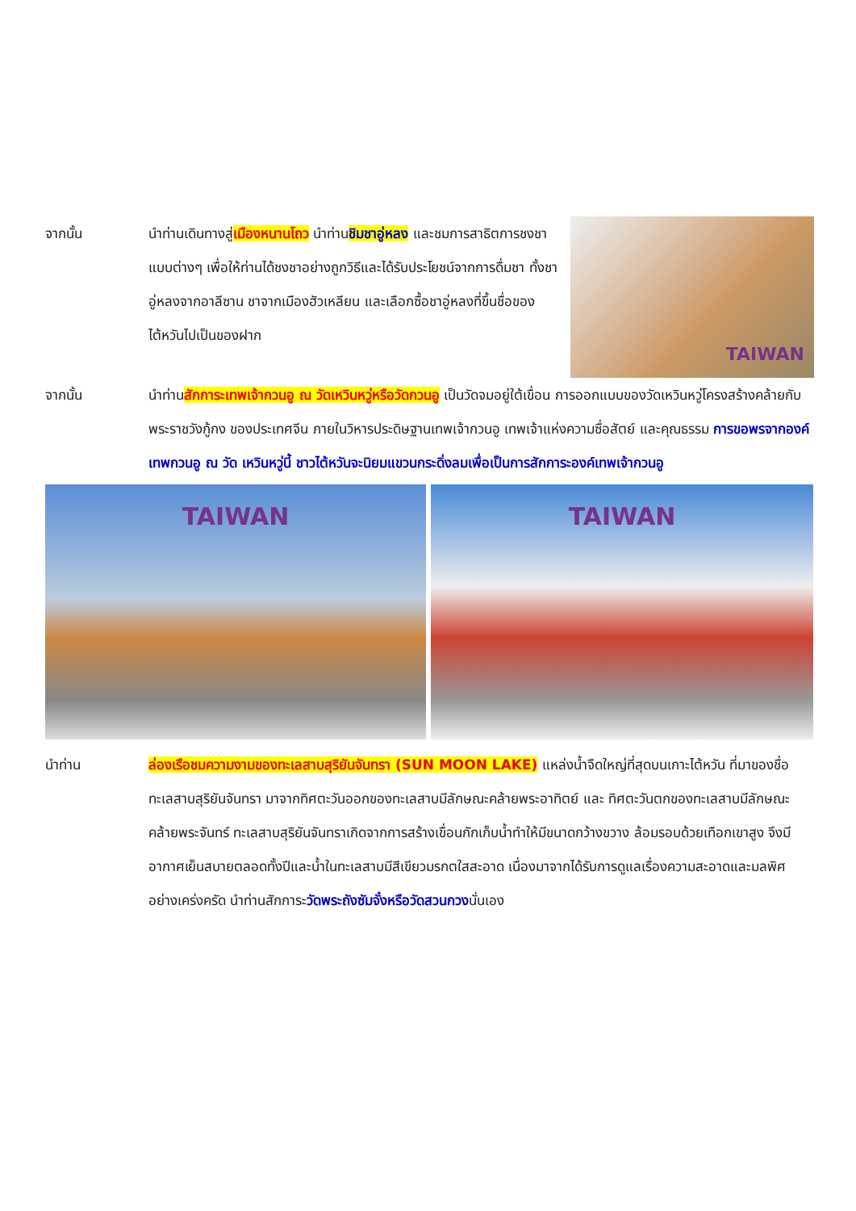จากนั้น นำท่านเดินทางสู่เมืองหนานโถว นำท่านชิมชาอู่หลง และชมการสาธิตการชงชาแบบต่างๆ เพื่อให้ท่านได้ชงชาอย่างถูกวิธีและได้รับประโยชน์จากการดื่มชา ทั้งชาอู่หลงจากอาลีซาน ชาจากเมืองฮัวเหลียน และเลือกซื้อชาอู่หลงที่ขึ้นชื่อของไต้หวันไปเป็นของฝาก
TAIWAN
จากนั้น นำท่านสักการะเทพเจ้ากวนอู ณ วัดเหวินหวู่หรือวัดกวนอู เป็นวัดจมอยู่ใต้เขื่อน การออกแบบของวัดเหวินหวู่โครงสร้างคล้ายกับพระราชวังกู้กง ของประเทศจีน ภายในวิหารประดิษฐานเทพเจ้ากวนอู เทพเจ้าแห่งความซื่อสัตย์ และคุณธรรม การขอพรจากองค์เทพกวนอู ณ วัด เหวินหวู่นี้ ชาวไต้หวันจะนิยมแขวนกระดิ่งลมเพื่อเป็นการสักการะองค์เทพเจ้ากวนอู
TAIWAN
TAIWAN
นำท่าน ล่องเรือชมความงามของทะเลสาบสุริยันจันทรา (SUN MOON LAKE) แหล่งน้ำจืดใหญ่ที่สุดบนเกาะไต้หวัน ที่มาของชื่อทะเลสาบสุริยันจันทรา มาจากทิศตะวันออกของทะเลสาบมีลักษณะคล้ายพระอาทิตย์ และ ทิศตะวันตกของทะเลสาบมีลักษณะคล้ายพระจันทร์ ทะเลสาบสุริยันจันทราเกิดจากการสร้างเขื่อนกักเก็บน้ำทำให้มีขนาดกว้างขวาง ล้อมรอบด้วยเทือกเขาสูง จึงมีอากาศเย็นสบายตลอดทั้งปีและน้ำในทะเลสาบมีสีเขียวมรกตใสสะอาด เนื่องมาจากได้รับการดูแลเรื่องความสะอาดและมลพิศอย่างเคร่งครัด นำท่านสักการะวัดพระถังซัมจั๋งหรือวัดสวนกวงนั่นเอง